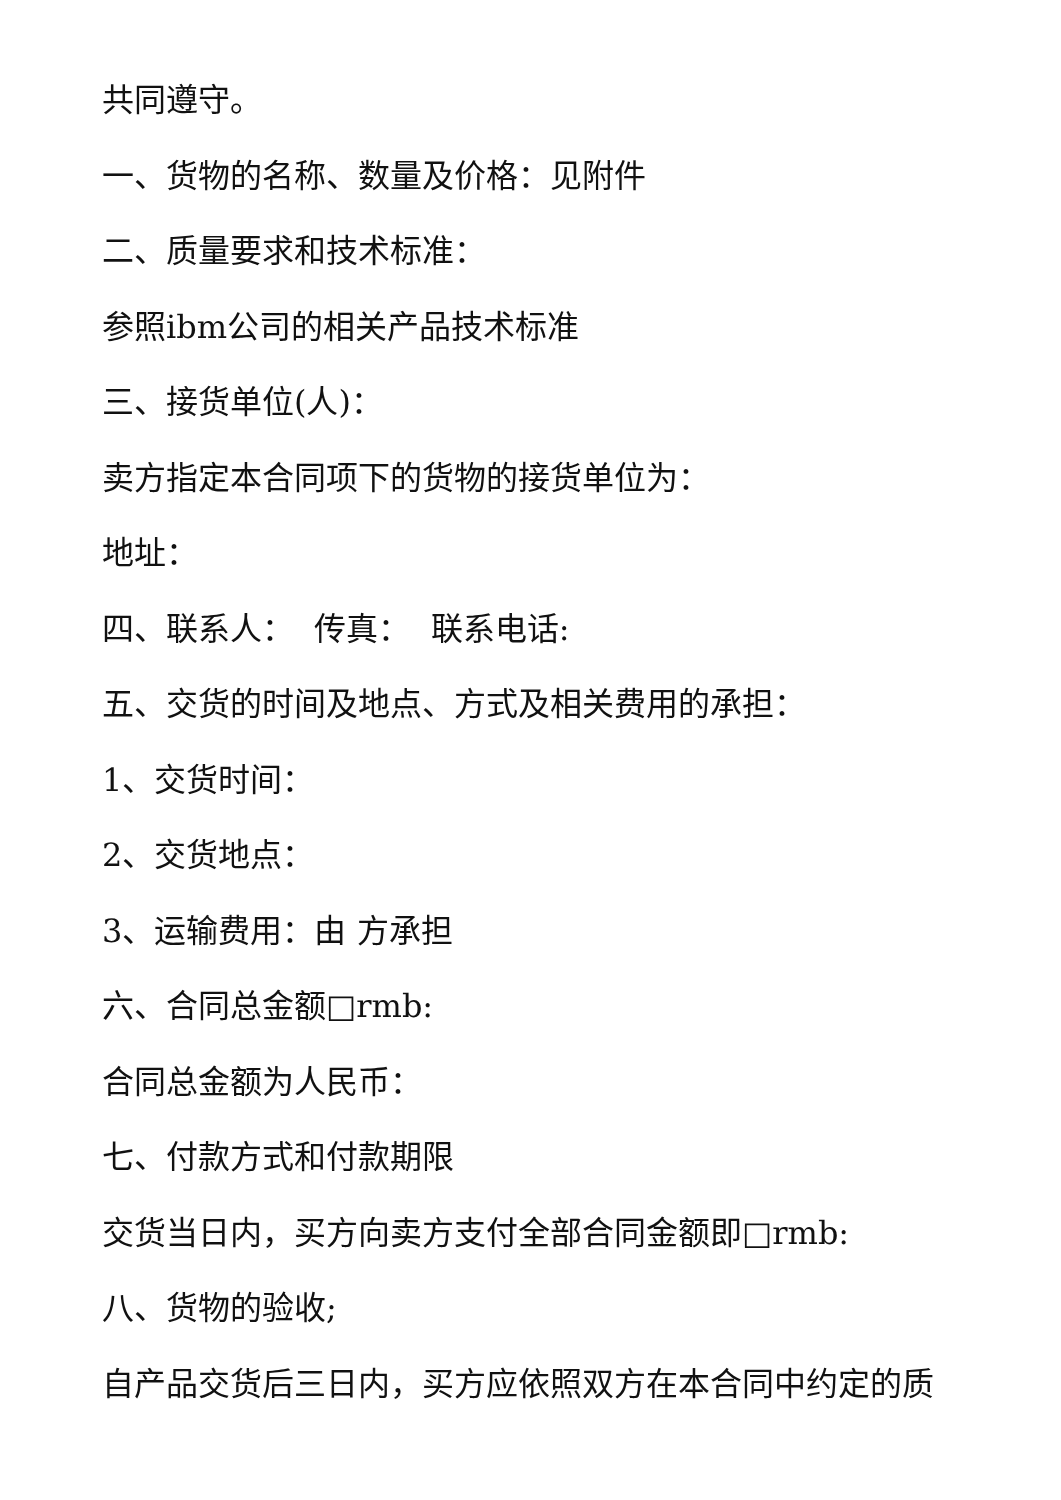共同遵守。
一、货物的名称、数量及价格：见附件
二、质量要求和技术标准：
参照ibm公司的相关产品技术标准
三、接货单位(人)：
卖方指定本合同项下的货物的接货单位为：
地址：
四、联系人： 传真： 联系电话:
五、交货的时间及地点、方式及相关费用的承担：
1、交货时间：
2、交货地点：
3、运输费用：由 方承担
六、合同总金额□rmb:
合同总金额为人民币：
七、付款方式和付款期限
交货当日内，买方向卖方支付全部合同金额即□rmb:
八、货物的验收;
自产品交货后三日内，买方应依照双方在本合同中约定的质